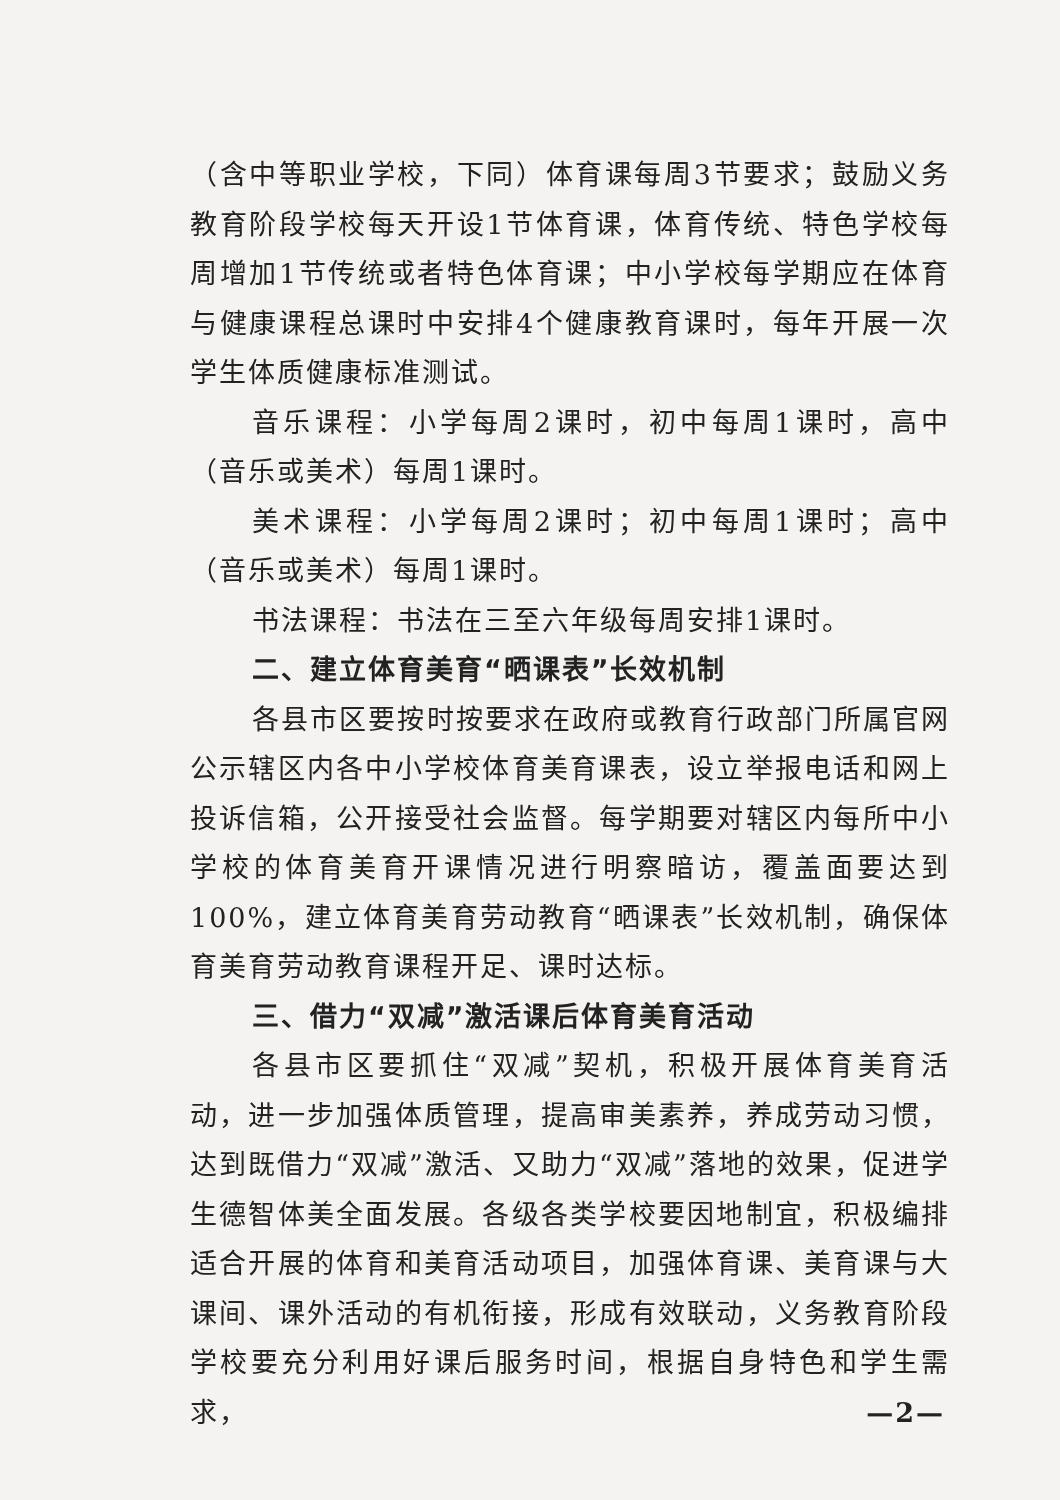（含中等职业学校，下同）体育课每周3节要求；鼓励义务教育阶段学校每天开设1节体育课，体育传统、特色学校每周增加1节传统或者特色体育课；中小学校每学期应在体育与健康课程总课时中安排4个健康教育课时，每年开展一次学生体质健康标准测试。
音乐课程：小学每周2课时，初中每周1课时，高中（音乐或美术）每周1课时。
美术课程：小学每周2课时；初中每周1课时；高中（音乐或美术）每周1课时。
书法课程：书法在三至六年级每周安排1课时。
二、建立体育美育“晒课表”长效机制
各县市区要按时按要求在政府或教育行政部门所属官网公示辖区内各中小学校体育美育课表，设立举报电话和网上投诉信箱，公开接受社会监督。每学期要对辖区内每所中小学校的体育美育开课情况进行明察暗访，覆盖面要达到100%，建立体育美育劳动教育“晒课表”长效机制，确保体育美育劳动教育课程开足、课时达标。
三、借力“双减”激活课后体育美育活动
各县市区要抓住“双减”契机，积极开展体育美育活动，进一步加强体质管理，提高审美素养，养成劳动习惯，达到既借力“双减”激活、又助力“双减”落地的效果，促进学生德智体美全面发展。各级各类学校要因地制宜，积极编排适合开展的体育和美育活动项目，加强体育课、美育课与大课间、课外活动的有机衔接，形成有效联动，义务教育阶段学校要充分利用好课后服务时间，根据自身特色和学生需求，
—2—